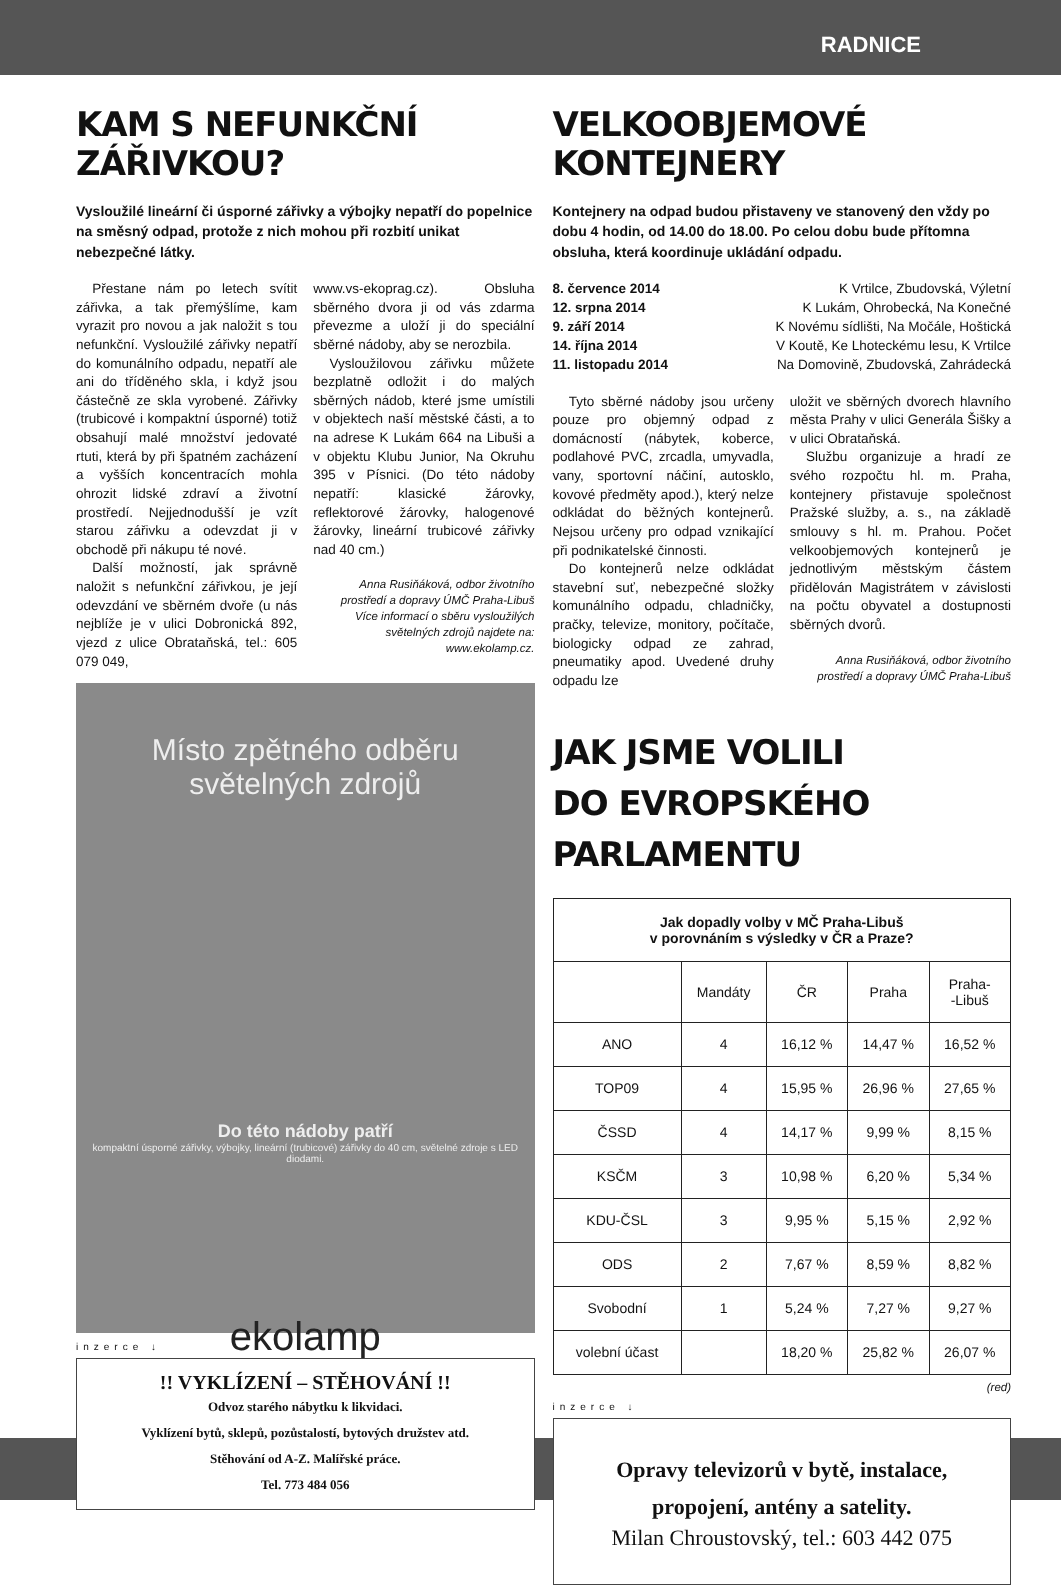RADNICE
KAM S NEFUNKČNÍ ZÁŘIVKOU?
Vysloužilé lineární či úsporné zářivky a výbojky nepatří do popelnice na směsný odpad, protože z nich mohou při rozbití unikat nebezpečné látky.
Přestane nám po letech svítit zářivka, a tak přemýšlíme, kam vyrazit pro novou a jak naložit s tou nefunkční. Vysloužilé zářivky nepatří do komunálního odpadu, nepatří ale ani do tříděného skla, i když jsou částečně ze skla vyrobené. Zářivky (trubicové i kompaktní úsporné) totiž obsahují malé množství jedovaté rtuti, která by při špatném zacházení a vyšších koncentracích mohla ohrozit lidské zdraví a životní prostředí. Nejjednodušší je vzít starou zářivku a odevzdat ji v obchodě při nákupu té nové.
Další možností, jak správně naložit s nefunkční zářivkou, je její odevzdání ve sběrném dvoře (u nás nejblíže je v ulici Dobronická 892, vjezd z ulice Obrataňská, tel.: 605 079 049,
www.vs-ekoprag.cz). Obsluha sběrného dvora ji od vás zdarma převezme a uloží ji do speciální sběrné nádoby, aby se nerozbila.
Vysloužilovou zářivku můžete bezplatně odložit i do malých sběrných nádob, které jsme umístili v objektech naší městské části, a to na adrese K Lukám 664 na Libuši a v objektu Klubu Junior, Na Okruhu 395 v Písnici. (Do této nádoby nepatří: klasické žárovky, reflektorové žárovky, halogenové žárovky, lineární trubicové zářivky nad 40 cm.)
Anna Rusiňáková, odbor životního prostředí a dopravy ÚMČ Praha-Libuš
Více informací o sběru vysloužilých světelných zdrojů najdete na: www.ekolamp.cz.
Místo zpětného odběru
světelných zdrojů
Do této nádoby patří
kompaktní úsporné zářivky, výbojky, lineární (trubicové) zářivky do 40 cm, světelné zdroje s LED diodami.
ekolamp
inzerce ↓
!! VYKLÍZENÍ – STĚHOVÁNÍ !!
Odvoz starého nábytku k likvidaci.
Vyklízení bytů, sklepů, pozůstalostí, bytových družstev atd.
Stěhování od A-Z. Malířské práce.
Tel. 773 484 056
VELKOOBJEMOVÉ KONTEJNERY
Kontejnery na odpad budou přistaveny ve stanovený den vždy po dobu 4 hodin, od 14.00 do 18.00. Po celou dobu bude přítomna obsluha, která koordinuje ukládání odpadu.
8. července 2014 K Vrtilce, Zbudovská, Výletní
12. srpna 2014 K Lukám, Ohrobecká, Na Konečné
9. září 2014 K Novému sídlišti, Na Močále, Hoštická
14. října 2014 V Koutě, Ke Lhoteckému lesu, K Vrtilce
11. listopadu 2014 Na Domovině, Zbudovská, Zahrádecká
Tyto sběrné nádoby jsou určeny pouze pro objemný odpad z domácností (nábytek, koberce, podlahové PVC, zrcadla, umyvadla, vany, sportovní náčiní, autosklo, kovové předměty apod.), který nelze odkládat do běžných kontejnerů. Nejsou určeny pro odpad vznikající při podnikatelské činnosti.
Do kontejnerů nelze odkládat stavební suť, nebezpečné složky komunálního odpadu, chladničky, pračky, televize, monitory, počítače, biologicky odpad ze zahrad, pneumatiky apod. Uvedené druhy odpadu lze
uložit ve sběrných dvorech hlavního města Prahy v ulici Generála Šišky a v ulici Obrataňská.
Službu organizuje a hradí ze svého rozpočtu hl. m. Praha, kontejnery přistavuje společnost Pražské služby, a. s., na základě smlouvy s hl. m. Prahou. Počet velkoobjemových kontejnerů je jednotlivým městským částem přidělován Magistrátem v závislosti na počtu obyvatel a dostupnosti sběrných dvorů.
Anna Rusiňáková, odbor životního prostředí a dopravy ÚMČ Praha-Libuš
JAK JSME VOLILI
DO EVROPSKÉHO PARLAMENTU
| Jak dopadly volby v MČ Praha-Libuš v porovnáním s výsledky v ČR a Praze? | | | | |
| --- | --- | --- | --- | --- |
| | Mandáty | ČR | Praha | Praha- -Libuš |
| ANO | 4 | 16,12 % | 14,47 % | 16,52 % |
| TOP09 | 4 | 15,95 % | 26,96 % | 27,65 % |
| ČSSD | 4 | 14,17 % | 9,99 % | 8,15 % |
| KSČM | 3 | 10,98 % | 6,20 % | 5,34 % |
| KDU-ČSL | 3 | 9,95 % | 5,15 % | 2,92 % |
| ODS | 2 | 7,67 % | 8,59 % | 8,82 % |
| Svobodní | 1 | 5,24 % | 7,27 % | 9,27 % |
| volební účast | | 18,20 % | 25,82 % | 26,07 % |
(red)
inzerce ↓
Opravy televizorů v bytě, instalace,
propojení, antény a satelity.
Milan Chroustovský, tel.: 603 442 075